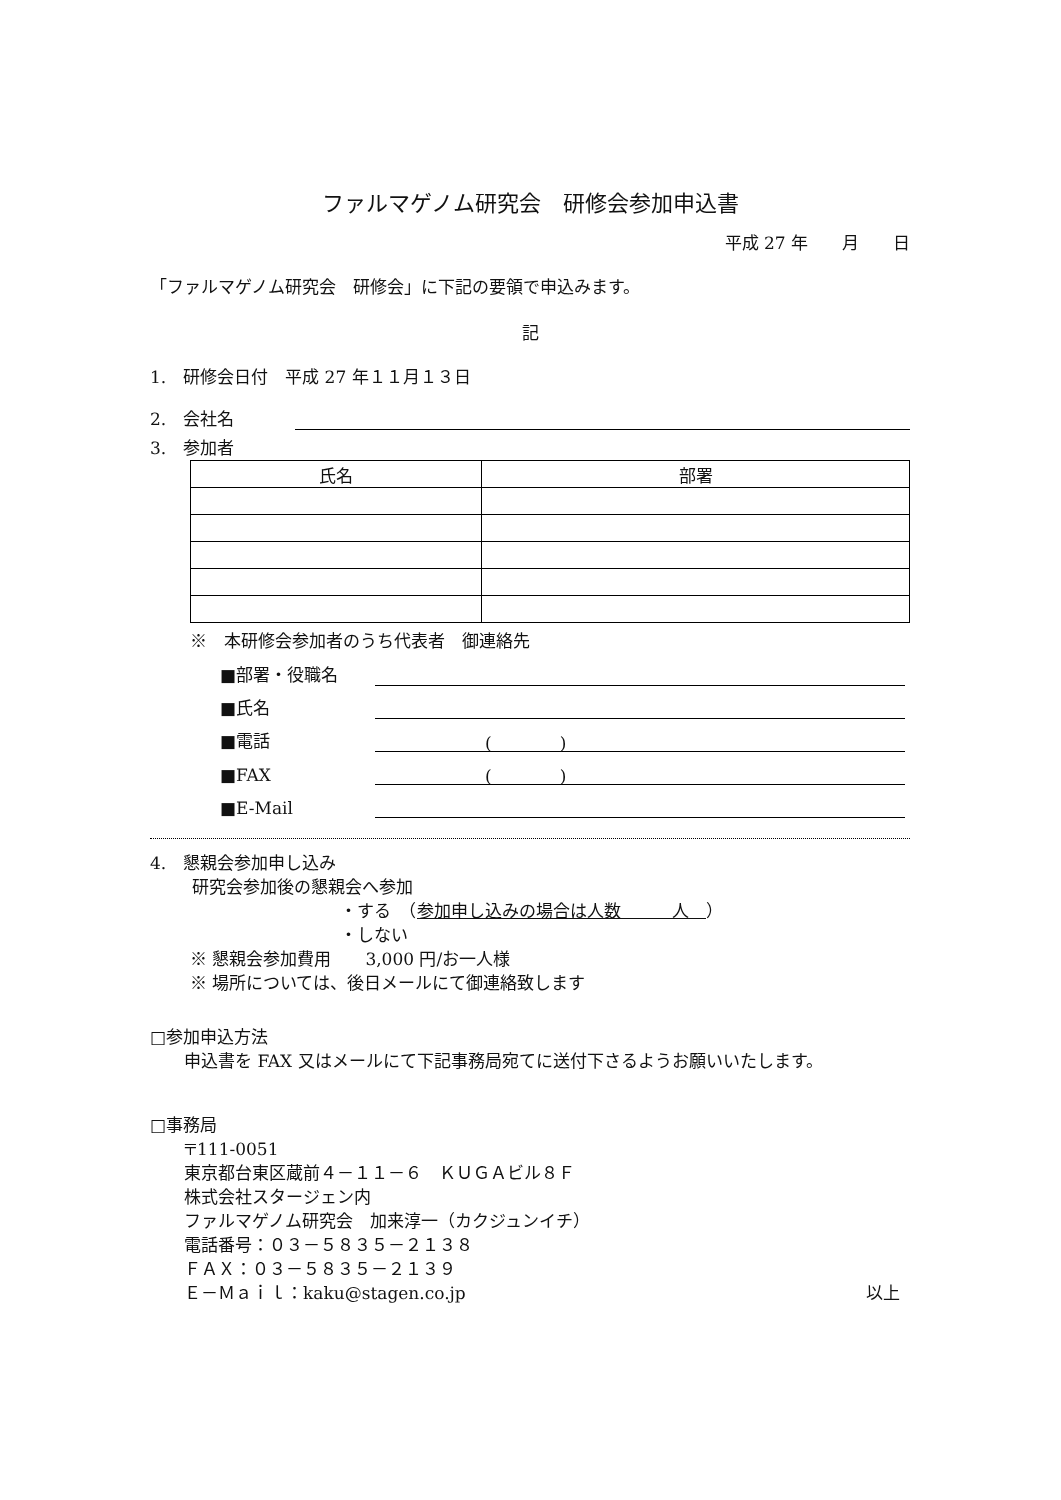ファルマゲノム研究会　研修会参加申込書
平成 27 年　　月　　日
「ファルマゲノム研究会　研修会」に下記の要領で申込みます。
記
1.　研修会日付　平成 27 年１１月１３日
2.　会社名
3.　参加者
| 氏名 | 部署 |
| --- | --- |
※　本研修会参加者のうち代表者　御連絡先
■部署・役職名
■氏名
■電話 (　　　　)
■FAX (　　　　)
■E-Mail
4.　懇親会参加申し込み
研究会参加後の懇親会へ参加
・する　（参加申し込みの場合は人数　　　人　）
・しない
※ 懇親会参加費用　　3,000 円/お一人様
※ 場所については、後日メールにて御連絡致します
□参加申込方法
申込書を FAX 又はメールにて下記事務局宛てに送付下さるようお願いいたします。
□事務局
〒111-0051
東京都台東区蔵前４－１１－６　ＫＵＧＡビル８Ｆ
株式会社スタージェン内
ファルマゲノム研究会　加来淳一（カクジュンイチ）
電話番号：０３－５８３５－２１３８
ＦＡＸ：０３－５８３５－２１３９
Ｅ－Ｍａｉｌ：kaku@stagen.co.jp 以上